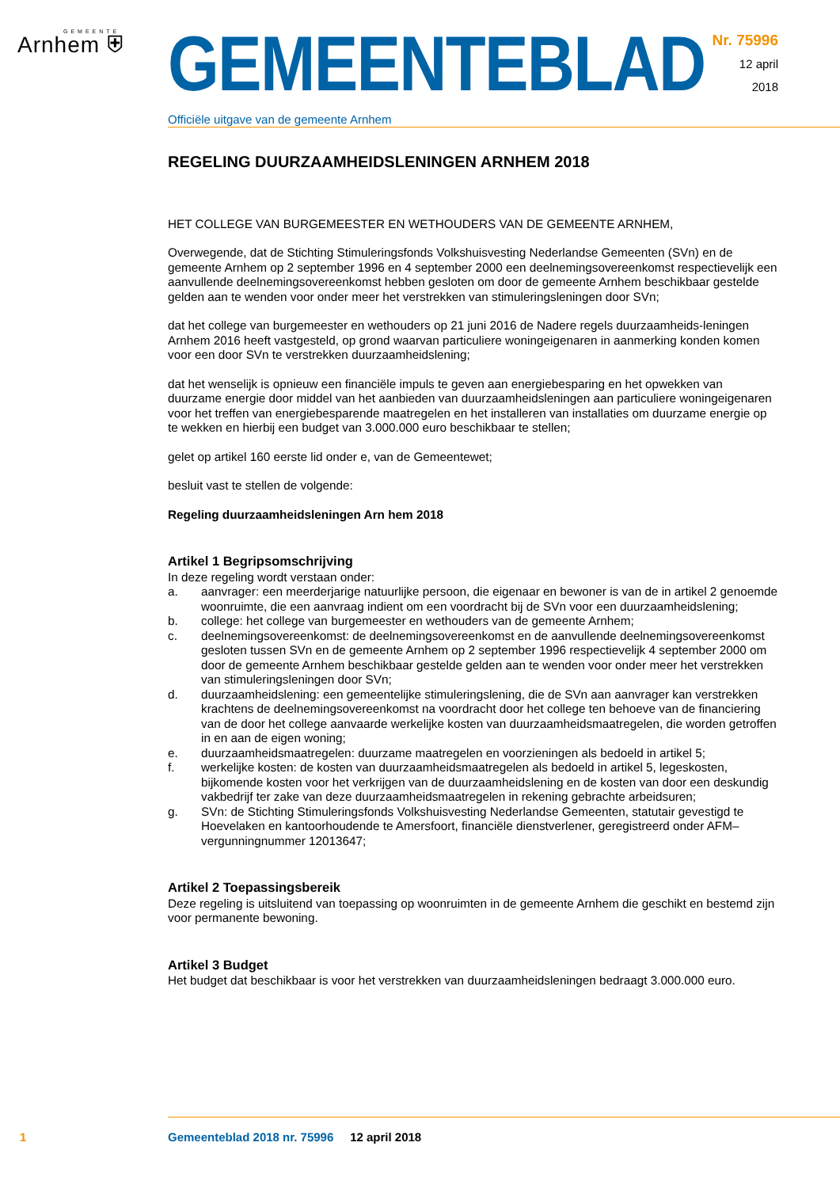GEMEENTE
Arnhem ⛨
GEMEENTEBLAD
Officiële uitgave van de gemeente Arnhem
Nr. 75996
12 april
2018
REGELING DUURZAAMHEIDSLENINGEN ARNHEM 2018
HET COLLEGE VAN BURGEMEESTER EN WETHOUDERS VAN DE GEMEENTE ARNHEM,
Overwegende, dat de Stichting Stimuleringsfonds Volkshuisvesting Nederlandse Gemeenten (SVn) en de gemeente Arnhem op 2 september 1996 en 4 september 2000 een deelnemingsovereenkomst respectievelijk een aanvullende deelnemingsovereenkomst hebben gesloten om door de gemeente Arnhem beschikbaar gestelde gelden aan te wenden voor onder meer het verstrekken van stimuleringsleningen door SVn;
dat het college van burgemeester en wethouders op 21 juni 2016 de Nadere regels duurzaamheids-leningen Arnhem 2016 heeft vastgesteld, op grond waarvan particuliere woningeigenaren in aanmerking konden komen voor een door SVn te verstrekken duurzaamheidslening;
dat het wenselijk is opnieuw een financiële impuls te geven aan energiebesparing en het opwekken van duurzame energie door middel van het aanbieden van duurzaamheidsleningen aan particuliere woningeigenaren voor het treffen van energiebesparende maatregelen en het installeren van installaties om duurzame energie op te wekken en hierbij een budget van 3.000.000 euro beschikbaar te stellen;
gelet op artikel 160 eerste lid onder e, van de Gemeentewet;
besluit vast te stellen de volgende:
Regeling duurzaamheidsleningen Arn hem 2018
Artikel 1 Begripsomschrijving
In deze regeling wordt verstaan onder:
a. aanvrager: een meerderjarige natuurlijke persoon, die eigenaar en bewoner is van de in artikel 2 genoemde woonruimte, die een aanvraag indient om een voordracht bij de SVn voor een duurzaamheidslening;
b. college: het college van burgemeester en wethouders van de gemeente Arnhem;
c. deelnemingsovereenkomst: de deelnemingsovereenkomst en de aanvullende deelnemingsovereenkomst gesloten tussen SVn en de gemeente Arnhem op 2 september 1996 respectievelijk 4 september 2000 om door de gemeente Arnhem beschikbaar gestelde gelden aan te wenden voor onder meer het verstrekken van stimuleringsleningen door SVn;
d. duurzaamheidslening: een gemeentelijke stimuleringslening, die de SVn aan aanvrager kan verstrekken krachtens de deelnemingsovereenkomst na voordracht door het college ten behoeve van de financiering van de door het college aanvaarde werkelijke kosten van duurzaamheidsmaatregelen, die worden getroffen in en aan de eigen woning;
e. duurzaamheidsmaatregelen: duurzame maatregelen en voorzieningen als bedoeld in artikel 5;
f. werkelijke kosten: de kosten van duurzaamheidsmaatregelen als bedoeld in artikel 5, legeskosten, bijkomende kosten voor het verkrijgen van de duurzaamheidslening en de kosten van door een deskundig vakbedrijf ter zake van deze duurzaamheidsmaatregelen in rekening gebrachte arbeidsuren;
g. SVn: de Stichting Stimuleringsfonds Volkshuisvesting Nederlandse Gemeenten, statutair gevestigd te Hoevelaken en kantoorhoudende te Amersfoort, financiële dienstverlener, geregistreerd onder AFM–vergunningnummer 12013647;
Artikel 2 Toepassingsbereik
Deze regeling is uitsluitend van toepassing op woonruimten in de gemeente Arnhem die geschikt en bestemd zijn voor permanente bewoning.
Artikel 3 Budget
Het budget dat beschikbaar is voor het verstrekken van duurzaamheidsleningen bedraagt 3.000.000 euro.
1 Gemeenteblad 2018 nr. 75996 12 april 2018